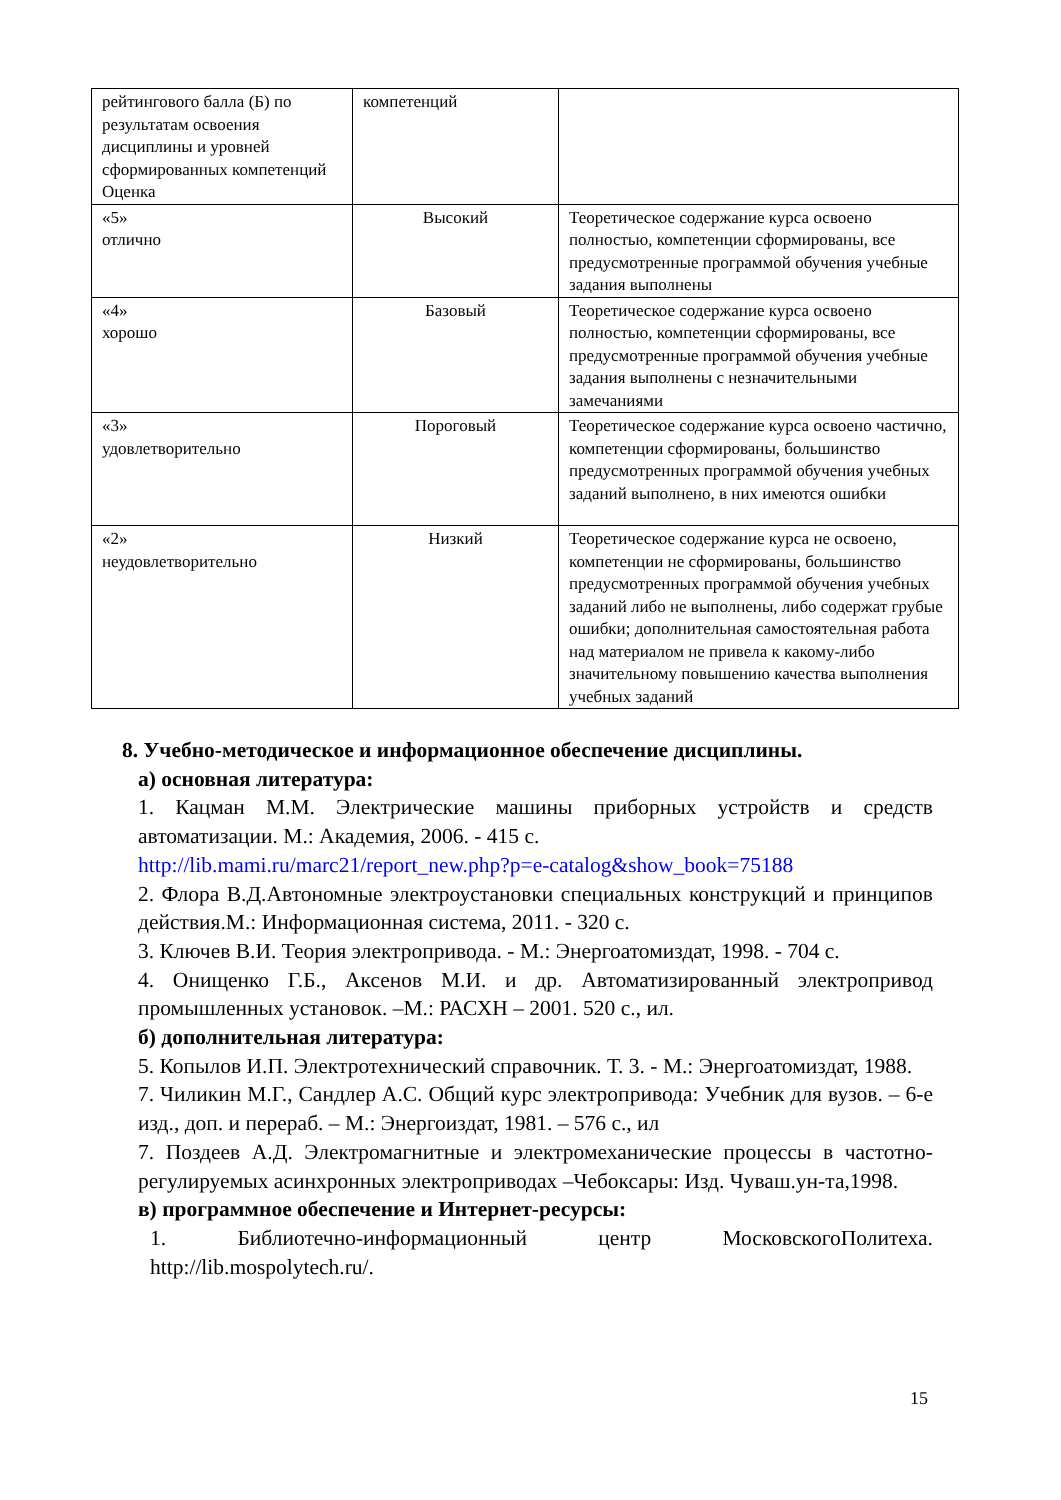| рейтингового балла (Б) по результатам освоения дисциплины и уровней сформированных компетенций Оценка | компетенций | |
| «5» отлично | Высокий | Теоретическое содержание курса освоено полностью, компетенции сформированы, все предусмотренные программой обучения учебные задания выполнены |
| «4» хорошо | Базовый | Теоретическое содержание курса освоено полностью, компетенции сформированы, все предусмотренные программой обучения учебные задания выполнены с незначительными замечаниями |
| «3» удовлетворительно | Пороговый | Теоретическое содержание курса освоено частично, компетенции сформированы, большинство предусмотренных программой обучения учебных заданий выполнено, в них имеются ошибки |
| «2» неудовлетворительно | Низкий | Теоретическое содержание курса не освоено, компетенции не сформированы, большинство предусмотренных программой обучения учебных заданий либо не выполнены, либо содержат грубые ошибки; дополнительная самостоятельная работа над материалом не привела к какому-либо значительному повышению качества выполнения учебных заданий |
8. Учебно-методическое и информационное обеспечение дисциплины.
а) основная литература:
1. Кацман М.М. Электрические машины приборных устройств и средств автоматизации. М.: Академия, 2006. - 415 с.
http://lib.mami.ru/marc21/report_new.php?p=e-catalog&show_book=75188
2. Флора В.Д.Автономные электроустановки специальных конструкций и принципов действия.М.: Информационная система, 2011. - 320 с.
3. Ключев В.И. Теория электропривода. - М.: Энергоатомиздат, 1998. - 704 с.
4. Онищенко Г.Б., Аксенов М.И. и др. Автоматизированный электропривод промышленных установок. –М.: РАСХН – 2001. 520 с., ил.
б) дополнительная литература:
5. Копылов И.П. Электротехнический справочник. Т. 3. - М.: Энергоатомиздат, 1988.
7. Чиликин М.Г., Сандлер А.С. Общий курс электропривода: Учебник для вузов. – 6-е изд., доп. и перераб. – М.: Энергоиздат, 1981. – 576 с., ил
7. Поздеев А.Д. Электромагнитные и электромеханические процессы в частотно-регулируемых асинхронных электроприводах –Чебоксары: Изд. Чуваш.ун-та,1998.
в) программное обеспечение и Интернет-ресурсы:
1. Библиотечно-информационный центр МосковскогоПолитеха. http://lib.mospolytech.ru/.
15